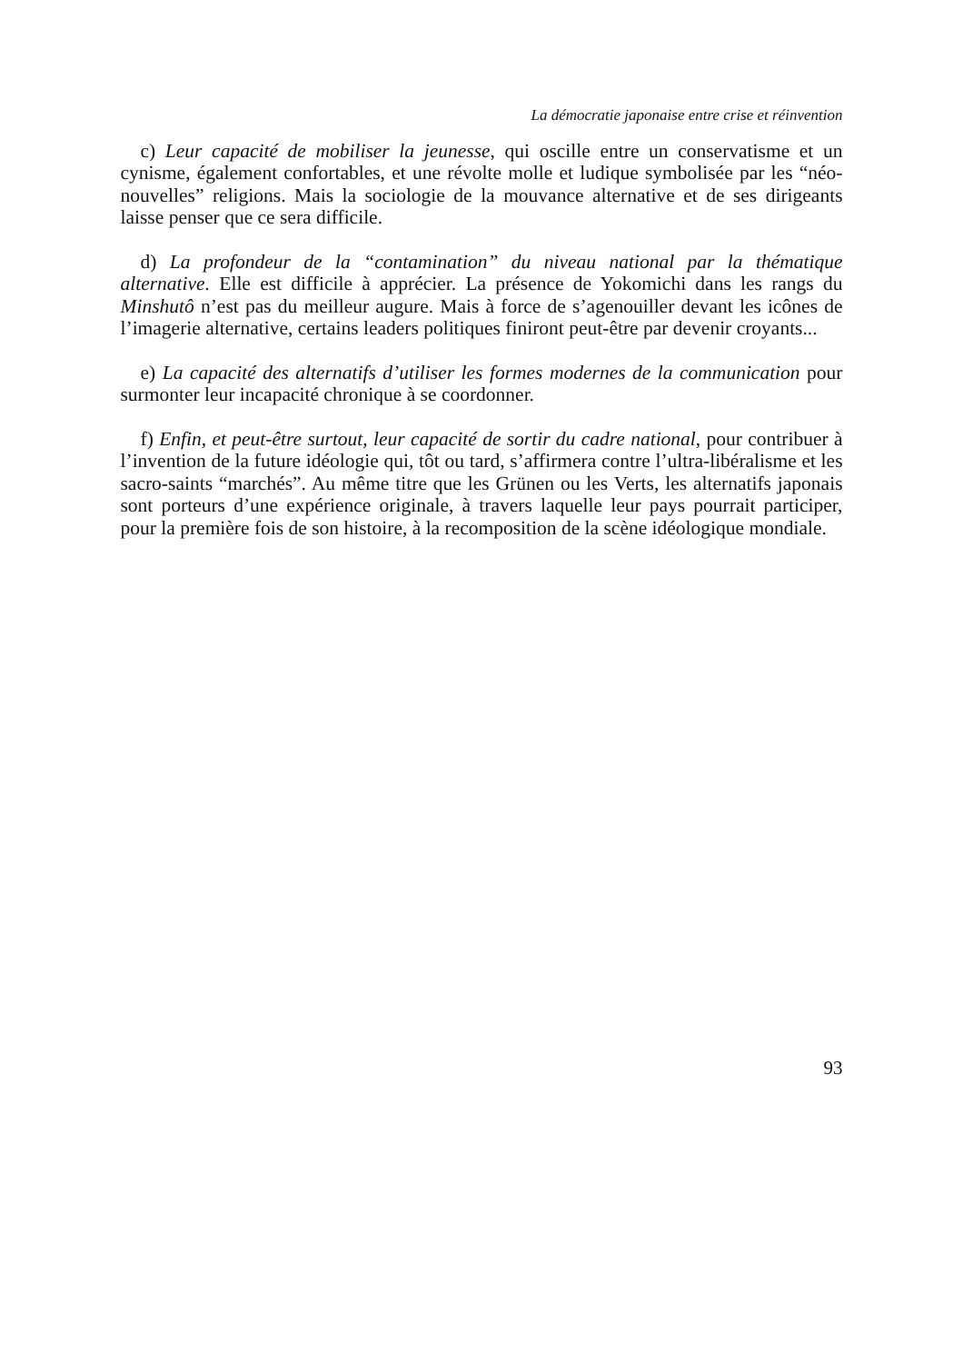La démocratie japonaise entre crise et réinvention
c) Leur capacité de mobiliser la jeunesse, qui oscille entre un conservatisme et un cynisme, également confortables, et une révolte molle et ludique symbolisée par les “néo-nouvelles” religions. Mais la sociologie de la mouvance alternative et de ses dirigeants laisse penser que ce sera difficile.
d) La profondeur de la “contamination” du niveau national par la thématique alternative. Elle est difficile à apprécier. La présence de Yokomichi dans les rangs du Minshutô n’est pas du meilleur augure. Mais à force de s’agenouiller devant les icônes de l’imagerie alternative, certains leaders politiques finiront peut-être par devenir croyants...
e) La capacité des alternatifs d’utiliser les formes modernes de la communication pour surmonter leur incapacité chronique à se coordonner.
f) Enfin, et peut-être surtout, leur capacité de sortir du cadre national, pour contribuer à l’invention de la future idéologie qui, tôt ou tard, s’affirmera contre l’ultra-libéralisme et les sacro-saints “marchés”. Au même titre que les Grünen ou les Verts, les alternatifs japonais sont porteurs d’une expérience originale, à travers laquelle leur pays pourrait participer, pour la première fois de son histoire, à la recomposition de la scène idéologique mondiale.
93